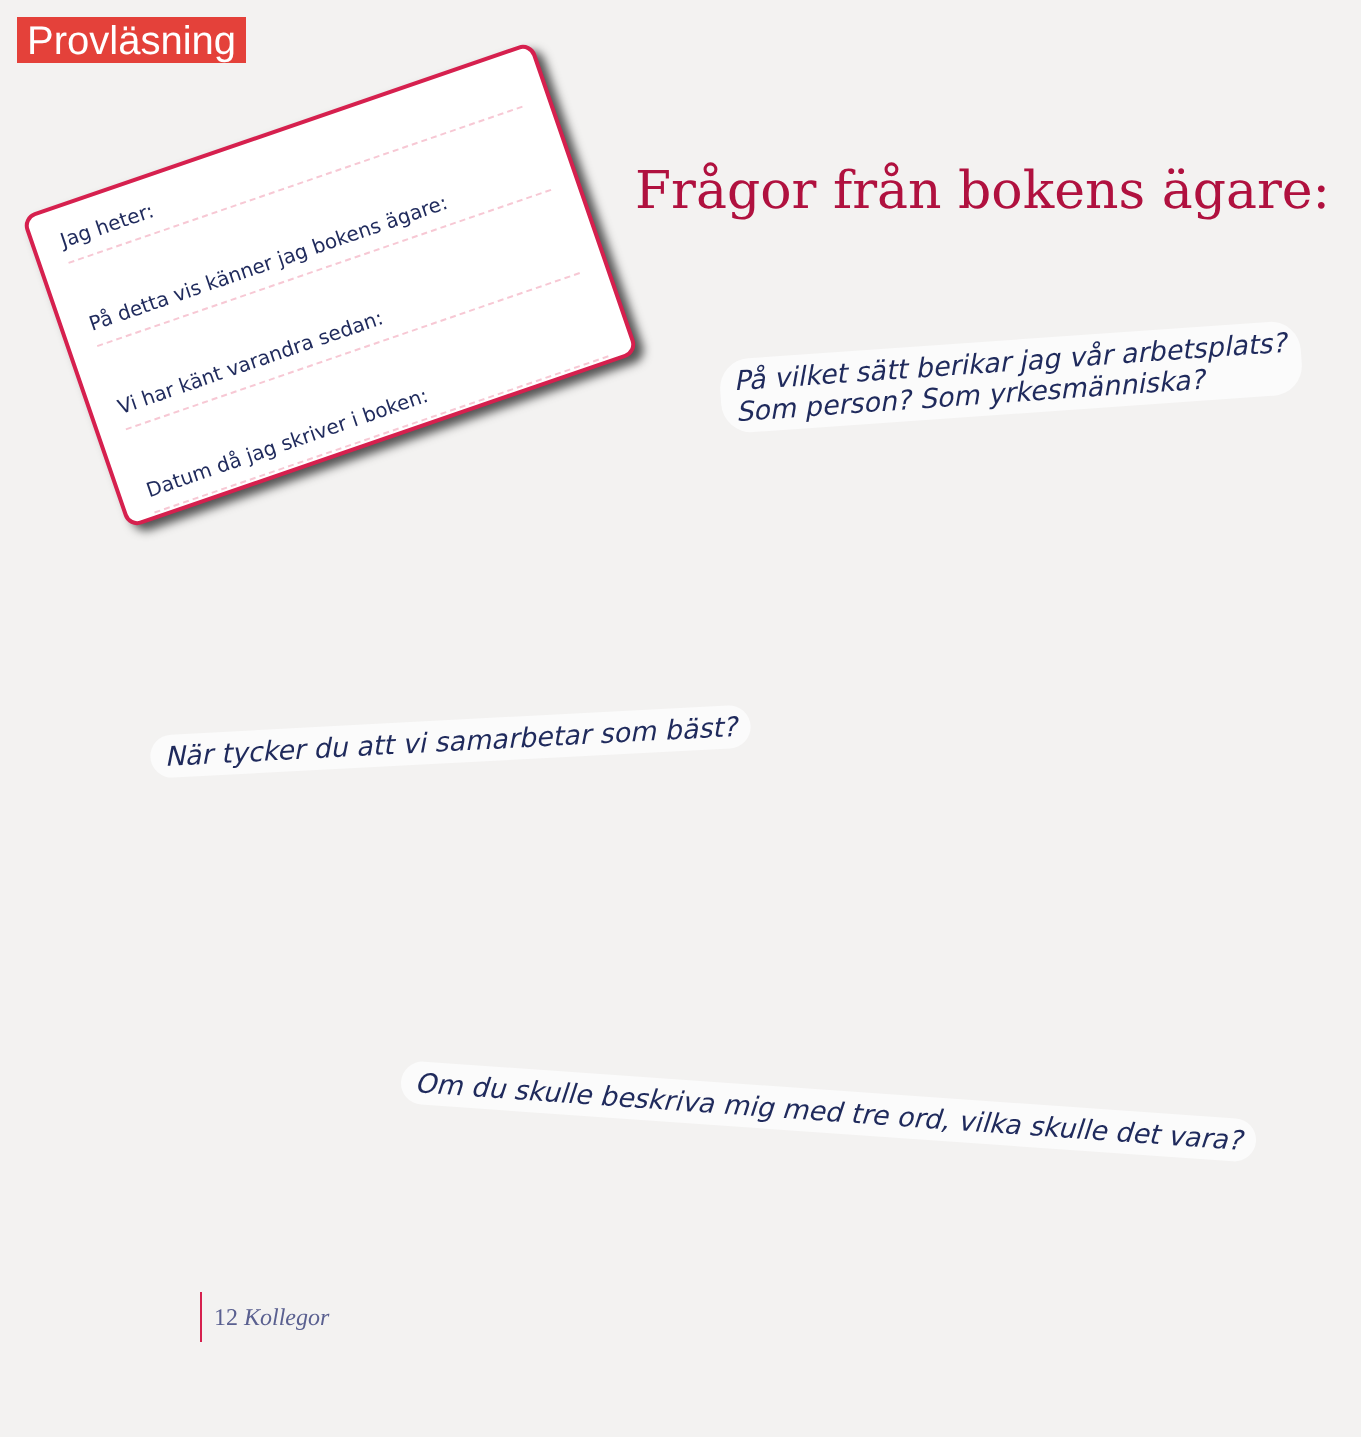Provläsning
Jag heter:
På detta vis känner jag bokens ägare:
Vi har känt varandra sedan:
Datum då jag skriver i boken:
Frågor från bokens ägare:
På vilket sätt berikar jag vår arbetsplats?
Som person? Som yrkesmänniska?
När tycker du att vi samarbetar som bäst?
Om du skulle beskriva mig med tre ord, vilka skulle det vara?
12 Kollegor